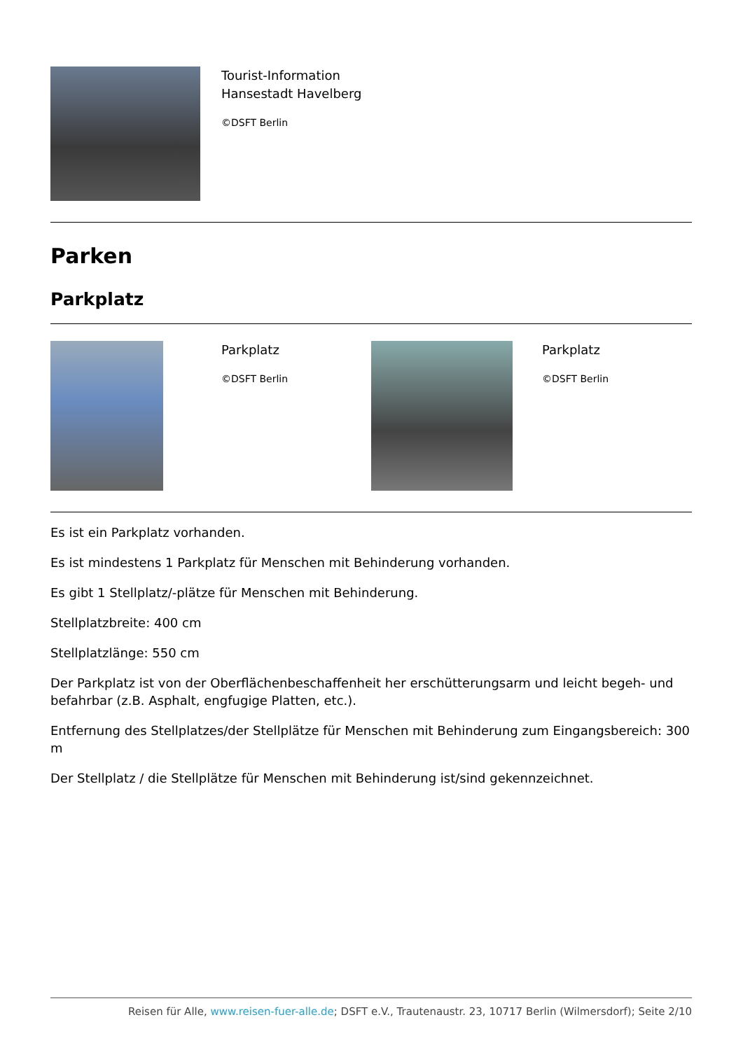Tourist-Information
Hansestadt Havelberg
©DSFT Berlin
Parken
Parkplatz
Parkplatz
©DSFT Berlin
Parkplatz
©DSFT Berlin
Es ist ein Parkplatz vorhanden.
Es ist mindestens 1 Parkplatz für Menschen mit Behinderung vorhanden.
Es gibt 1 Stellplatz/-plätze für Menschen mit Behinderung.
Stellplatzbreite: 400 cm
Stellplatzlänge: 550 cm
Der Parkplatz ist von der Oberflächenbeschaffenheit her erschütterungsarm und leicht begeh- und befahrbar (z.B. Asphalt, engfugige Platten, etc.).
Entfernung des Stellplatzes/der Stellplätze für Menschen mit Behinderung zum Eingangsbereich: 300 m
Der Stellplatz / die Stellplätze für Menschen mit Behinderung ist/sind gekennzeichnet.
Reisen für Alle, www.reisen-fuer-alle.de; DSFT e.V., Trautenaustr. 23, 10717 Berlin (Wilmersdorf); Seite 2/10